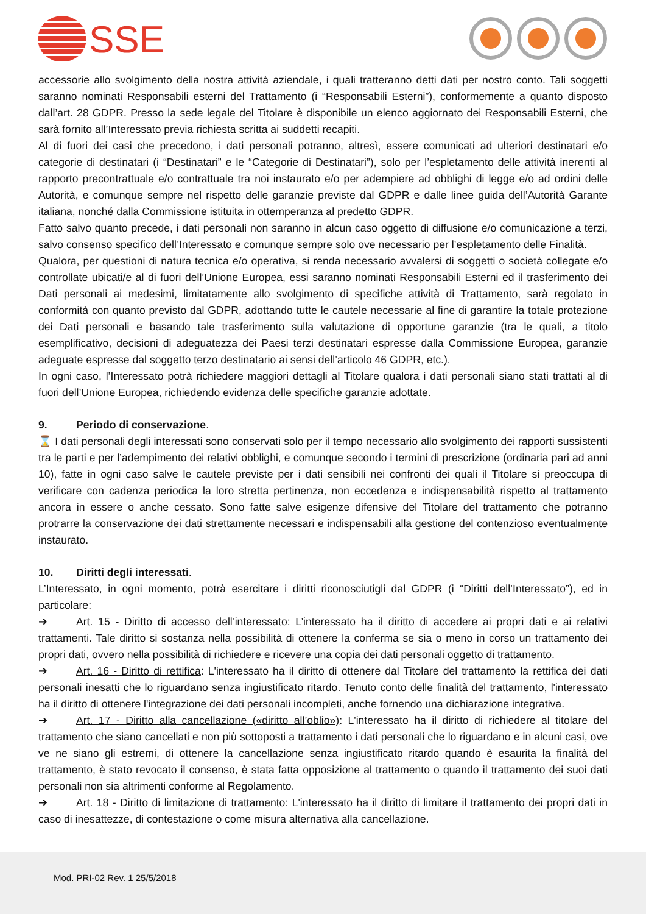SSE
accessorie allo svolgimento della nostra attività aziendale, i quali tratteranno detti dati per nostro conto. Tali soggetti saranno nominati Responsabili esterni del Trattamento (i “Responsabili Esterni”), conformemente a quanto disposto dall’art. 28 GDPR. Presso la sede legale del Titolare è disponibile un elenco aggiornato dei Responsabili Esterni, che sarà fornito all’Interessato previa richiesta scritta ai suddetti recapiti.
Al di fuori dei casi che precedono, i dati personali potranno, altresì, essere comunicati ad ulteriori destinatari e/o categorie di destinatari (i “Destinatari” e le “Categorie di Destinatari”), solo per l’espletamento delle attività inerenti al rapporto precontrattuale e/o contrattuale tra noi instaurato e/o per adempiere ad obblighi di legge e/o ad ordini delle Autorità, e comunque sempre nel rispetto delle garanzie previste dal GDPR e dalle linee guida dell’Autorità Garante italiana, nonché dalla Commissione istituita in ottemperanza al predetto GDPR.
Fatto salvo quanto precede, i dati personali non saranno in alcun caso oggetto di diffusione e/o comunicazione a terzi, salvo consenso specifico dell’Interessato e comunque sempre solo ove necessario per l’espletamento delle Finalità.
Qualora, per questioni di natura tecnica e/o operativa, si renda necessario avvalersi di soggetti o società collegate e/o controllate ubicati/e al di fuori dell’Unione Europea, essi saranno nominati Responsabili Esterni ed il trasferimento dei Dati personali ai medesimi, limitatamente allo svolgimento di specifiche attività di Trattamento, sarà regolato in conformità con quanto previsto dal GDPR, adottando tutte le cautele necessarie al fine di garantire la totale protezione dei Dati personali e basando tale trasferimento sulla valutazione di opportune garanzie (tra le quali, a titolo esemplificativo, decisioni di adeguatezza dei Paesi terzi destinatari espresse dalla Commissione Europea, garanzie adeguate espresse dal soggetto terzo destinatario ai sensi dell’articolo 46 GDPR, etc.).
In ogni caso, l’Interessato potrà richiedere maggiori dettagli al Titolare qualora i dati personali siano stati trattati al di fuori dell’Unione Europea, richiedendo evidenza delle specifiche garanzie adottate.
9. Periodo di conservazione.
⌛ I dati personali degli interessati sono conservati solo per il tempo necessario allo svolgimento dei rapporti sussistenti tra le parti e per l’adempimento dei relativi obblighi, e comunque secondo i termini di prescrizione (ordinaria pari ad anni 10), fatte in ogni caso salve le cautele previste per i dati sensibili nei confronti dei quali il Titolare si preoccupa di verificare con cadenza periodica la loro stretta pertinenza, non eccedenza e indispensabilità rispetto al trattamento ancora in essere o anche cessato. Sono fatte salve esigenze difensive del Titolare del trattamento che potranno protrarre la conservazione dei dati strettamente necessari e indispensabili alla gestione del contenzioso eventualmente instaurato.
10. Diritti degli interessati.
L’Interessato, in ogni momento, potrà esercitare i diritti riconosciutigli dal GDPR (i “Diritti dell’Interessato”), ed in particolare:
➔ Art. 15 - Diritto di accesso dell’interessato: L’interessato ha il diritto di accedere ai propri dati e ai relativi trattamenti. Tale diritto si sostanza nella possibilità di ottenere la conferma se sia o meno in corso un trattamento dei propri dati, ovvero nella possibilità di richiedere e ricevere una copia dei dati personali oggetto di trattamento.
➔ Art. 16 - Diritto di rettifica: L'interessato ha il diritto di ottenere dal Titolare del trattamento la rettifica dei dati personali inesatti che lo riguardano senza ingiustificato ritardo. Tenuto conto delle finalità del trattamento, l'interessato ha il diritto di ottenere l'integrazione dei dati personali incompleti, anche fornendo una dichiarazione integrativa.
➔ Art. 17 - Diritto alla cancellazione («diritto all’oblio»): L'interessato ha il diritto di richiedere al titolare del trattamento che siano cancellati e non più sottoposti a trattamento i dati personali che lo riguardano e in alcuni casi, ove ve ne siano gli estremi, di ottenere la cancellazione senza ingiustificato ritardo quando è esaurita la finalità del trattamento, è stato revocato il consenso, è stata fatta opposizione al trattamento o quando il trattamento dei suoi dati personali non sia altrimenti conforme al Regolamento.
➔ Art. 18 - Diritto di limitazione di trattamento: L'interessato ha il diritto di limitare il trattamento dei propri dati in caso di inesattezze, di contestazione o come misura alternativa alla cancellazione.
Mod. PRI-02 Rev. 1 25/5/2018